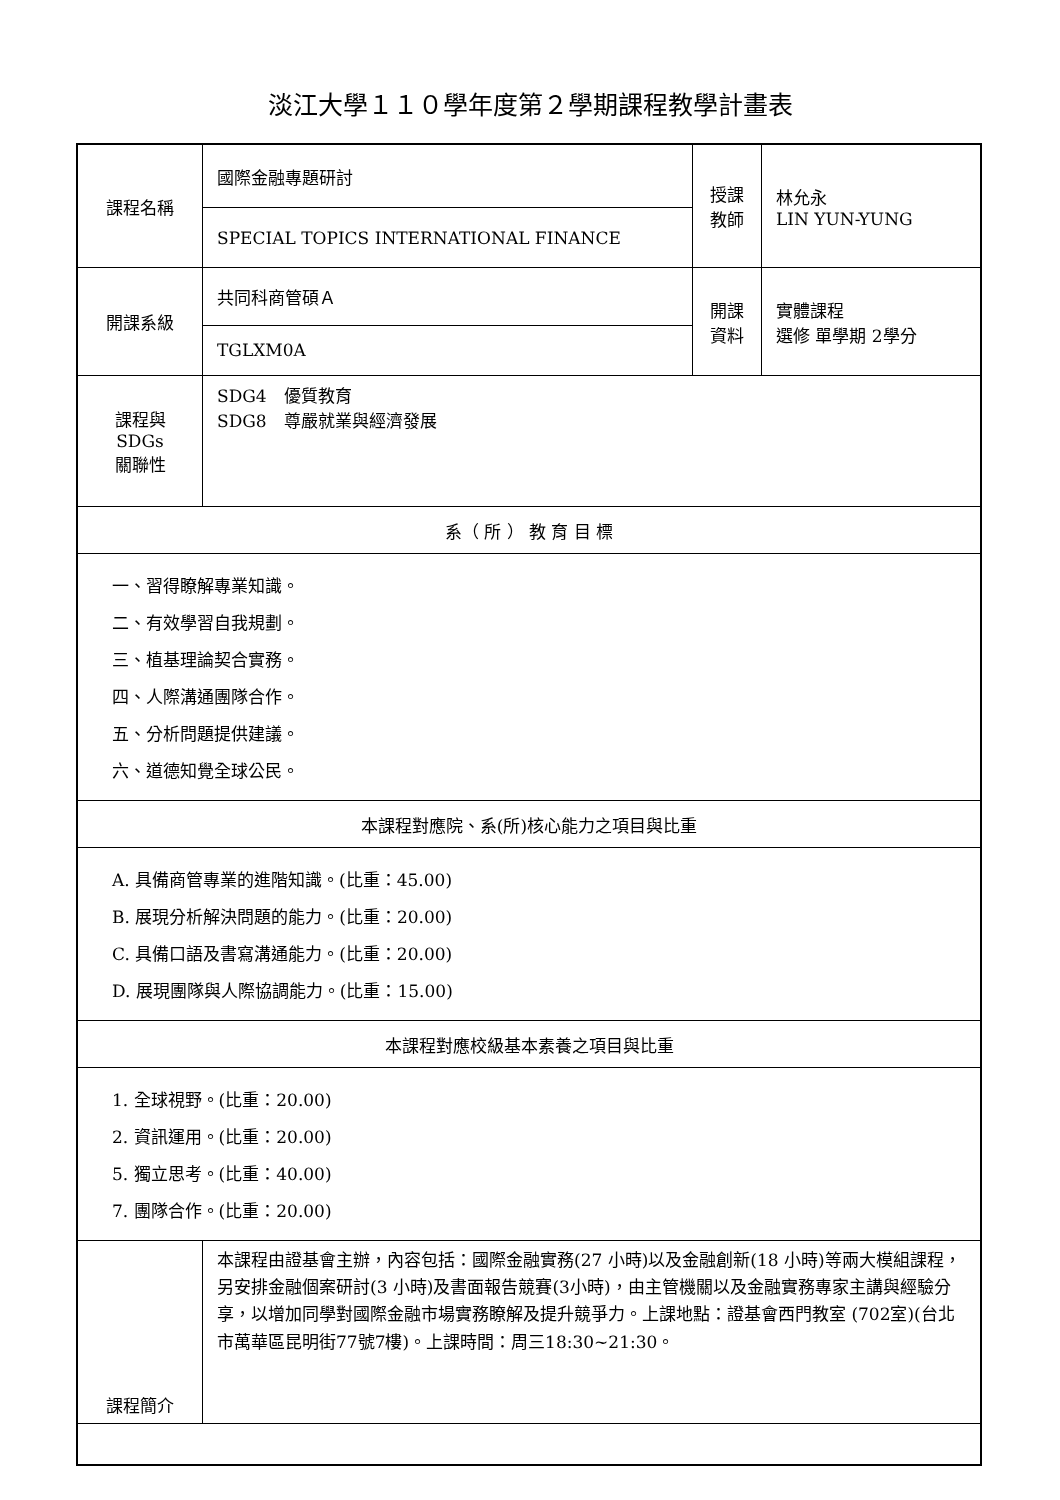淡江大學１１０學年度第２學期課程教學計畫表
| 課程名稱 | 國際金融專題研討 | 授課 教師 | 林允永 LIN YUN-YUNG |
| | SPECIAL TOPICS INTERNATIONAL FINANCE | | |
| 開課系級 | 共同科商管碩Ａ | 開課 資料 | 實體課程 選修 單學期 2學分 |
| | TGLXM0A | | |
| 課程與SDGs 關聯性 | SDG4 優質教育 SDG8 尊嚴就業與經濟發展 | | |
| 系（ 所 ） 教 育 目 標 | | | |
| 一、習得瞭解專業知識。 二、有效學習自我規劃。 三、植基理論契合實務。 四、人際溝通團隊合作。 五、分析問題提供建議。 六、道德知覺全球公民。 | | | |
| 本課程對應院、系(所)核心能力之項目與比重 | | | |
| A. 具備商管專業的進階知識。(比重：45.00) B. 展現分析解決問題的能力。(比重：20.00) C. 具備口語及書寫溝通能力。(比重：20.00) D. 展現團隊與人際協調能力。(比重：15.00) | | | |
| 本課程對應校級基本素養之項目與比重 | | | |
| 1. 全球視野。(比重：20.00) 2. 資訊運用。(比重：20.00) 5. 獨立思考。(比重：40.00) 7. 團隊合作。(比重：20.00) | | | |
| 課程簡介 | 本課程由證基會主辦，內容包括：國際金融實務(27 小時)以及金融創新(18 小時)等兩大模組課程，另安排金融個案研討(3 小時)及書面報告競賽(3小時)，由主管機關以及金融實務專家主講與經驗分享，以增加同學對國際金融市場實務瞭解及提升競爭力。上課地點：證基會西門教室 (702室)(台北市萬華區昆明街77號7樓)。上課時間：周三18:30~21:30。 | | |